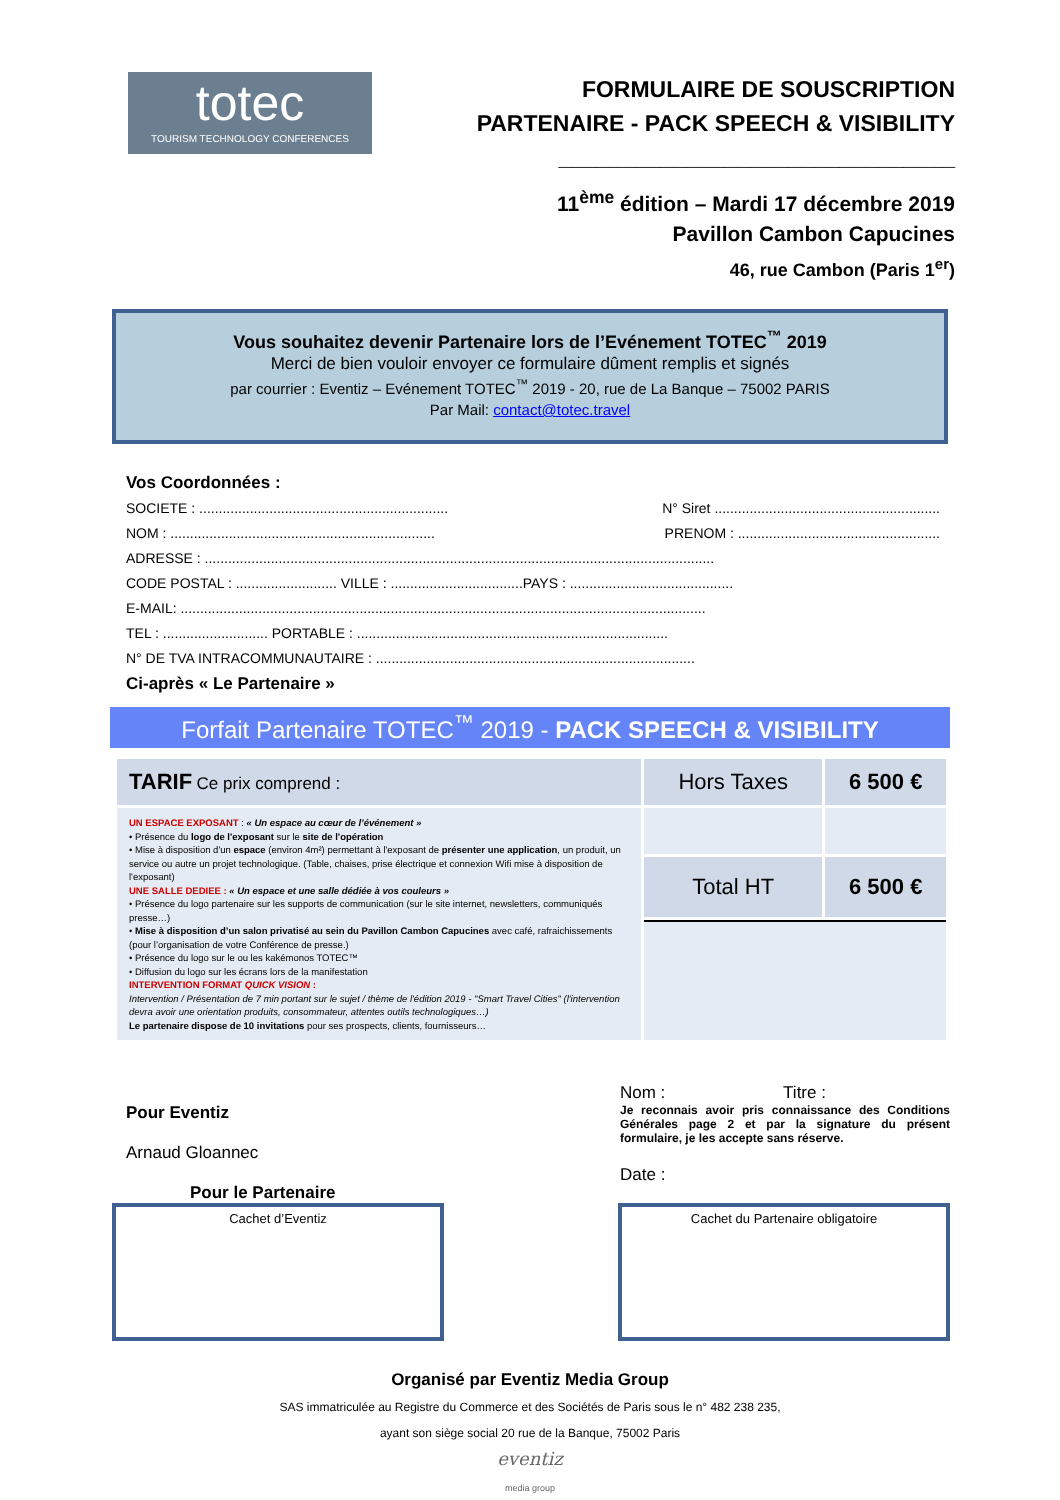totec
TOURISM TECHNOLOGY CONFERENCES
FORMULAIRE DE SOUSCRIPTION
PARTENAIRE - PACK SPEECH & VISIBILITY
_______________________________
11<sup>ème</sup> édition – Mardi 17 décembre 2019
Pavillon Cambon Capucines
46, rue Cambon (Paris 1<sup>er</sup>)
Vous souhaitez devenir Partenaire lors de l’Evénement TOTEC<sup>™</sup> 2019
Merci de bien vouloir envoyer ce formulaire dûment remplis et signés
par courrier : Eventiz – Evénement TOTEC<sup>™</sup> 2019 - 20, rue de La Banque – 75002 PARIS
Par Mail: contact@totec.travel
Vos Coordonnées :
SOCIETE : ................................................................ N° Siret ..........................................................
NOM : .................................................................... PRENOM : ....................................................
ADRESSE : ...................................................................................................................................
CODE POSTAL : .......................... VILLE : ..................................PAYS : ..........................................
E-MAIL: .......................................................................................................................................
TEL : ........................... PORTABLE : ................................................................................
N° DE TVA INTRACOMMUNAUTAIRE : ..................................................................................
Ci-après « Le Partenaire »
Forfait Partenaire TOTEC<sup>™</sup> 2019 - PACK SPEECH & VISIBILITY
| TARIF Ce prix comprend : | Hors Taxes | 6 500 € |
| UN ESPACE EXPOSANT : « Un espace au cœur de l’événement » • Présence du logo de l'exposant sur le site de l'opération • Mise à disposition d'un espace (environ 4m²) permettant à l'exposant de présenter une application , un produit, un service ou autre un projet technologique. (Table, chaises, prise électrique et connexion Wifi mise à disposition de l'exposant) UNE SALLE DEDIEE : « Un espace et une salle dédiée à vos couleurs » • Présence du logo partenaire sur les supports de communication (sur le site internet, newsletters, communiqués presse…) • Mise à disposition d’un salon privatisé au sein du Pavillon Cambon Capucines avec café, rafraichissements (pour l’organisation de votre Conférence de presse.) • Présence du logo sur le ou les kakémonos TOTEC™ • Diffusion du logo sur les écrans lors de la manifestation INTERVENTION FORMAT QUICK VISION : Intervention / Présentation de 7 min portant sur le sujet / thème de l'édition 2019 - "Smart Travel Cities" (l'intervention devra avoir une orientation produits, consommateur, attentes outils technologiques…) Le partenaire dispose de 10 invitations pour ses prospects, clients, fournisseurs… | | |
| | Total HT | 6 500 € |
Pour Eventiz
Arnaud Gloannec
Pour le Partenaire
Nom : Titre :
Je reconnais avoir pris connaissance des Conditions Générales page 2 et par la signature du présent formulaire, je les accepte sans réserve.
Date :
Cachet d’Eventiz Cachet du Partenaire obligatoire
Organisé par Eventiz Media Group
SAS immatriculée au Registre du Commerce et des Sociétés de Paris sous le n° 482 238 235,
ayant son siège social 20 rue de la Banque, 75002 Paris
eventiz
media group